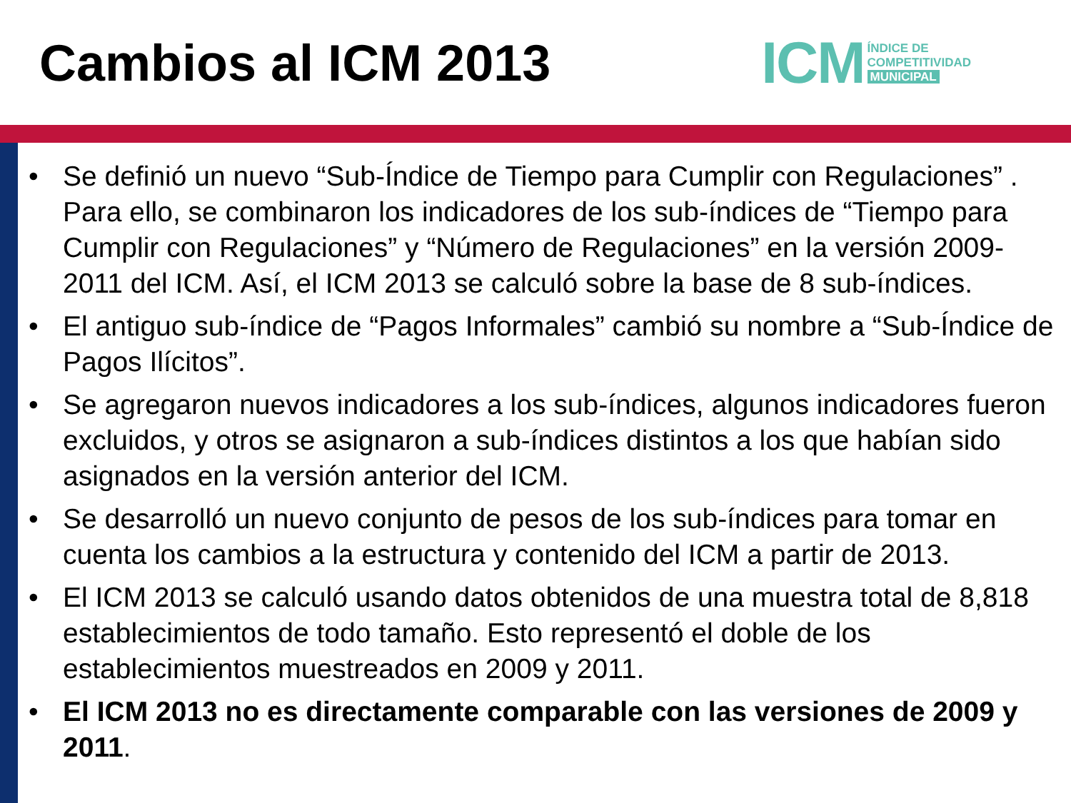Cambios al ICM 2013
ICM ÍNDICE DE
COMPETITIVIDAD
MUNICIPAL
• Se definió un nuevo “Sub-Índice de Tiempo para Cumplir con Regulaciones” . Para ello, se combinaron los indicadores de los sub-índices de “Tiempo para Cumplir con Regulaciones” y “Número de Regulaciones” en la versión 2009-2011 del ICM. Así, el ICM 2013 se calculó sobre la base de 8 sub-índices.
• El antiguo sub-índice de “Pagos Informales” cambió su nombre a “Sub-Índice de Pagos Ilícitos”.
• Se agregaron nuevos indicadores a los sub-índices, algunos indicadores fueron excluidos, y otros se asignaron a sub-índices distintos a los que habían sido asignados en la versión anterior del ICM.
• Se desarrolló un nuevo conjunto de pesos de los sub-índices para tomar en cuenta los cambios a la estructura y contenido del ICM a partir de 2013.
• El ICM 2013 se calculó usando datos obtenidos de una muestra total de 8,818 establecimientos de todo tamaño. Esto representó el doble de los establecimientos muestreados en 2009 y 2011.
• El ICM 2013 no es directamente comparable con las versiones de 2009 y 2011.